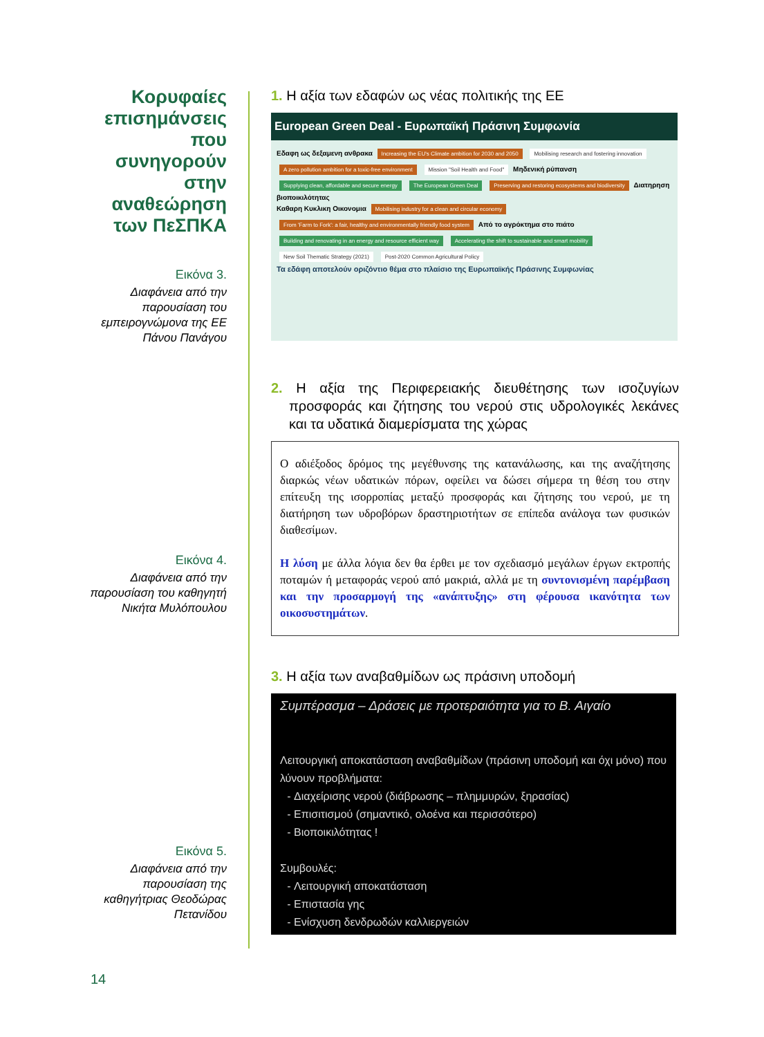Κορυφαίες επισημάνσεις που συνηγορούν στην αναθεώρηση των ΠεΣΠΚΑ
Εικόνα 3.
Διαφάνεια από την παρουσίαση του εμπειρογνώμονα της ΕΕ Πάνου Πανάγου
Εικόνα 4.
Διαφάνεια από την παρουσίαση του καθηγητή Νικήτα Μυλόπουλου
Εικόνα 5.
Διαφάνεια από την παρουσίαση της καθηγήτριας Θεοδώρας Πετανίδου
1. Η αξία των εδαφών ως νέας πολιτικής της ΕΕ
European Green Deal - Ευρωπαϊκή Πράσινη Συμφωνία
Εδαφη ως δεξαμενη ανθρακα Increasing the EU's Climate ambition for 2030 and 2050 Mobilising research and fostering innovation A zero pollution ambition for a toxic-free environment Mission "Soil Health and Food" Μηδενική ρύπανση
Supplying clean, affordable and secure energy The European Green Deal Preserving and restoring ecosystems and biodiversity Διατηρηση βιοποικιλότητας
Καθαρη Κυκλικη Οικονομια Mobilising industry for a clean and circular economy From 'Farm to Fork': a fair, healthy and environmentally friendly food system Από το αγρόκτημα στο πιάτο
Building and renovating in an energy and resource efficient way Accelerating the shift to sustainable and smart mobility New Soil Thematic Strategy (2021) Post-2020 Common Agricultural Policy
Τα εδάφη αποτελούν οριζόντιο θέμα στο πλαίσιο της Ευρωπαϊκής Πράσινης Συμφωνίας
2. Η αξία της Περιφερειακής διευθέτησης των ισοζυγίων προσφοράς και ζήτησης του νερού στις υδρολογικές λεκάνες και τα υδατικά διαμερίσματα της χώρας
Ο αδιέξοδος δρόμος της μεγέθυνσης της κατανάλωσης, και της αναζήτησης διαρκώς νέων υδατικών πόρων, οφείλει να δώσει σήμερα τη θέση του στην επίτευξη της ισορροπίας μεταξύ προσφοράς και ζήτησης του νερού, με τη διατήρηση των υδροβόρων δραστηριοτήτων σε επίπεδα ανάλογα των φυσικών διαθεσίμων.
Η λύση με άλλα λόγια δεν θα έρθει με τον σχεδιασμό μεγάλων έργων εκτροπής ποταμών ή μεταφοράς νερού από μακριά, αλλά με τη συντονισμένη παρέμβαση και την προσαρμογή της «ανάπτυξης» στη φέρουσα ικανότητα των οικοσυστημάτων.
3. Η αξία των αναβαθμίδων ως πράσινη υποδομή
Συμπέρασμα – Δράσεις με προτεραιότητα για το Β. Αιγαίο
Λειτουργική αποκατάσταση αναβαθμίδων (πράσινη υποδομή και όχι μόνο) που λύνουν προβλήματα:
Διαχείρισης νερού (διάβρωσης – πλημμυρών, ξηρασίας)
Επισιτισμού (σημαντικό, ολοένα και περισσότερο)
Βιοποικιλότητας !
Συμβουλές:
Λειτουργική αποκατάσταση
Επιστασία γης
Ενίσχυση δενδρωδών καλλιεργειών
14